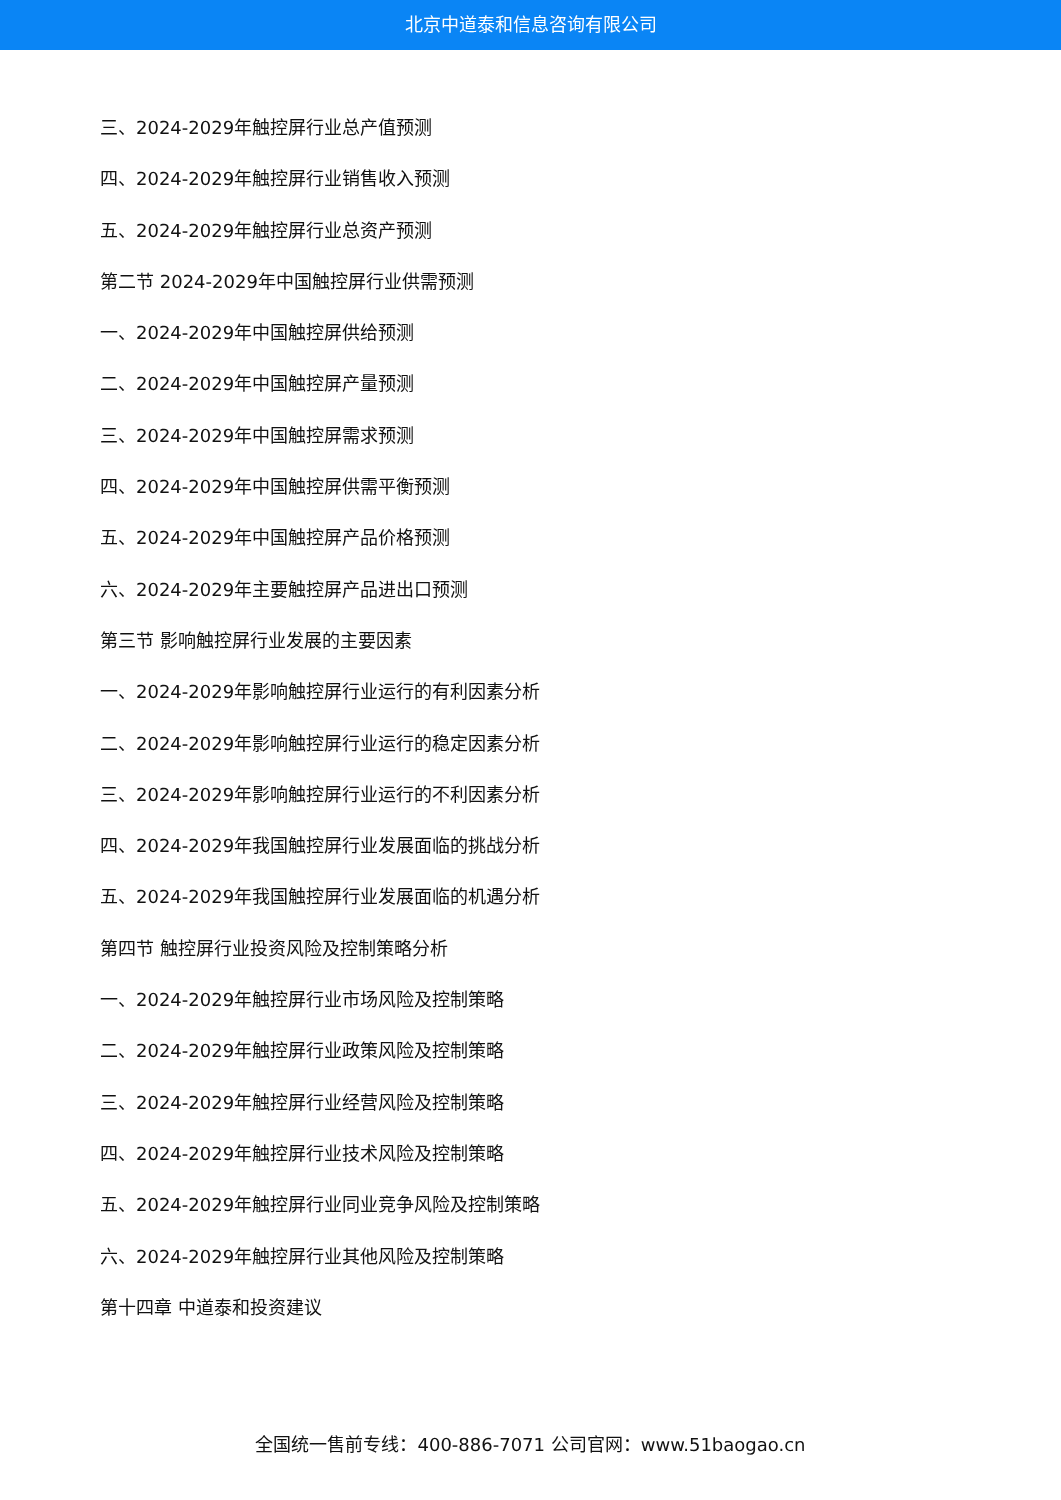北京中道泰和信息咨询有限公司
三、2024-2029年触控屏行业总产值预测
四、2024-2029年触控屏行业销售收入预测
五、2024-2029年触控屏行业总资产预测
第二节 2024-2029年中国触控屏行业供需预测
一、2024-2029年中国触控屏供给预测
二、2024-2029年中国触控屏产量预测
三、2024-2029年中国触控屏需求预测
四、2024-2029年中国触控屏供需平衡预测
五、2024-2029年中国触控屏产品价格预测
六、2024-2029年主要触控屏产品进出口预测
第三节 影响触控屏行业发展的主要因素
一、2024-2029年影响触控屏行业运行的有利因素分析
二、2024-2029年影响触控屏行业运行的稳定因素分析
三、2024-2029年影响触控屏行业运行的不利因素分析
四、2024-2029年我国触控屏行业发展面临的挑战分析
五、2024-2029年我国触控屏行业发展面临的机遇分析
第四节 触控屏行业投资风险及控制策略分析
一、2024-2029年触控屏行业市场风险及控制策略
二、2024-2029年触控屏行业政策风险及控制策略
三、2024-2029年触控屏行业经营风险及控制策略
四、2024-2029年触控屏行业技术风险及控制策略
五、2024-2029年触控屏行业同业竞争风险及控制策略
六、2024-2029年触控屏行业其他风险及控制策略
第十四章 中道泰和投资建议
全国统一售前专线：400-886-7071 公司官网：www.51baogao.cn